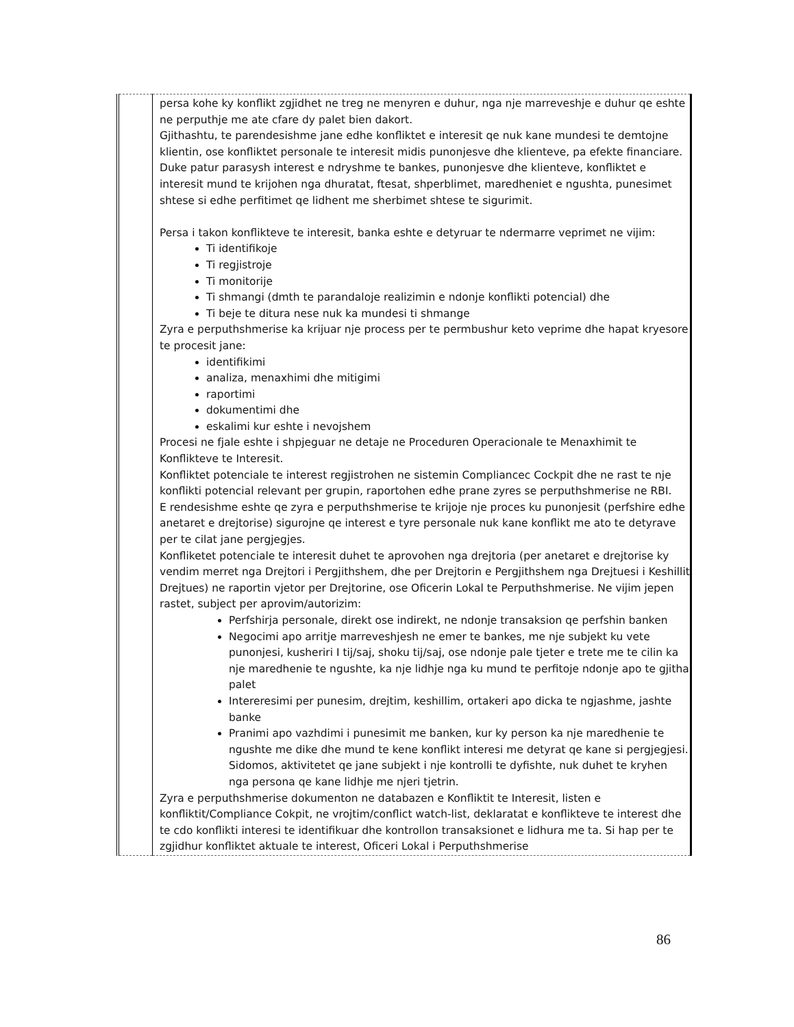| | persa kohe ky konflikt zgjidhet ne treg ne menyren e duhur, nga nje marreveshje e duhur qe eshte ne perputhje me ate cfare dy palet bien dakort. Gjithashtu, te parendesishme jane edhe konfliktet e interesit qe nuk kane mundesi te demtojne klientin, ose konfliktet personale te interesit midis punonjesve dhe klienteve, pa efekte financiare. Duke patur parasysh interest e ndryshme te bankes, punonjesve dhe klienteve, konfliktet e interesit mund te krijohen nga dhuratat, ftesat, shperblimet, maredheniet e ngushta, punesimet shtese si edhe perfitimet qe lidhent me sherbimet shtese te sigurimit. Persa i takon konflikteve te interesit, banka eshte e detyruar te ndermarre veprimet ne vijim: Ti identifikoje Ti regjistroje Ti monitorije Ti shmangi (dmth te parandaloje realizimin e ndonje konflikti potencial) dhe Ti beje te ditura nese nuk ka mundesi ti shmange Zyra e perputhshmerise ka krijuar nje process per te permbushur keto veprime dhe hapat kryesore te procesit jane: identifikimi analiza, menaxhimi dhe mitigimi raportimi dokumentimi dhe eskalimi kur eshte i nevojshem Procesi ne fjale eshte i shpjeguar ne detaje ne Proceduren Operacionale te Menaxhimit te Konflikteve te Interesit. Konfliktet potenciale te interest regjistrohen ne sistemin Compliancec Cockpit dhe ne rast te nje konflikti potencial relevant per grupin, raportohen edhe prane zyres se perputhshmerise ne RBI. E rendesishme eshte qe zyra e perputhshmerise te krijoje nje proces ku punonjesit (perfshire edhe anetaret e drejtorise) sigurojne qe interest e tyre personale nuk kane konflikt me ato te detyrave per te cilat jane pergjegjes. Konfliketet potenciale te interesit duhet te aprovohen nga drejtoria (per anetaret e drejtorise ky vendim merret nga Drejtori i Pergjithshem, dhe per Drejtorin e Pergjithshem nga Drejtuesi i Keshillit Drejtues) ne raportin vjetor per Drejtorine, ose Oficerin Lokal te Perputhshmerise. Ne vijim jepen rastet, subject per aprovim/autorizim: Perfshirja personale, direkt ose indirekt, ne ndonje transaksion qe perfshin banken Negocimi apo arritje marreveshjesh ne emer te bankes, me nje subjekt ku vete punonjesi, kusheriri I tij/saj, shoku tij/saj, ose ndonje pale tjeter e trete me te cilin ka nje maredhenie te ngushte, ka nje lidhje nga ku mund te perfitoje ndonje apo te gjitha palet Intereresimi per punesim, drejtim, keshillim, ortakeri apo dicka te ngjashme, jashte banke Pranimi apo vazhdimi i punesimit me banken, kur ky person ka nje maredhenie te ngushte me dike dhe mund te kene konflikt interesi me detyrat qe kane si pergjegjesi. Sidomos, aktivitetet qe jane subjekt i nje kontrolli te dyfishte, nuk duhet te kryhen nga persona qe kane lidhje me njeri tjetrin. Zyra e perputhshmerise dokumenton ne databazen e Konfliktit te Interesit, listen e konfliktit/Compliance Cokpit, ne vrojtim/conflict watch-list, deklaratat e konflikteve te interest dhe te cdo konflikti interesi te identifikuar dhe kontrollon transaksionet e lidhura me ta. Si hap per te zgjidhur konfliktet aktuale te interest, Oficeri Lokal i Perputhshmerise |
86